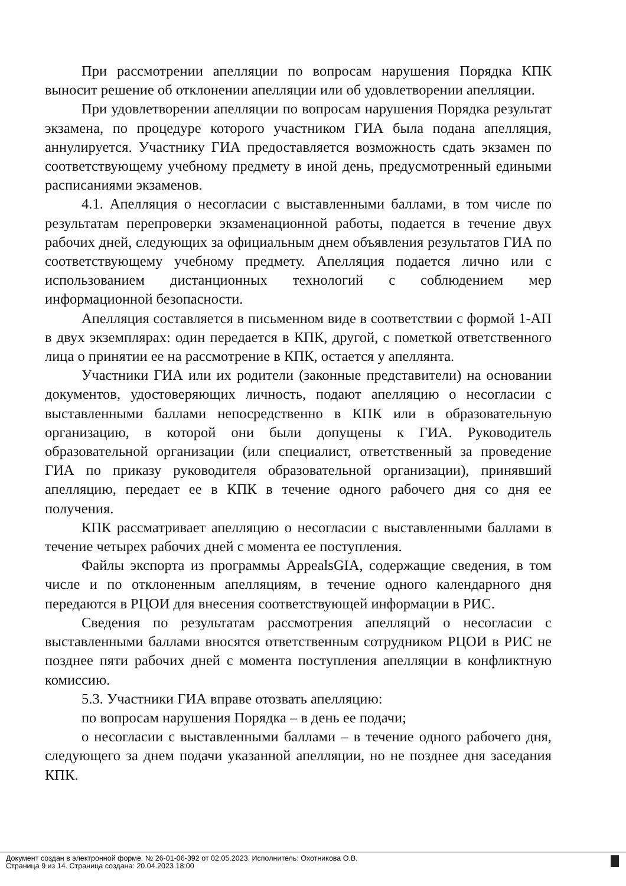При рассмотрении апелляции по вопросам нарушения Порядка КПК выносит решение об отклонении апелляции или об удовлетворении апелляции.
При удовлетворении апелляции по вопросам нарушения Порядка результат экзамена, по процедуре которого участником ГИА была подана апелляция, аннулируется. Участнику ГИА предоставляется возможность сдать экзамен по соответствующему учебному предмету в иной день, предусмотренный едиными расписаниями экзаменов.
4.1. Апелляция о несогласии с выставленными баллами, в том числе по результатам перепроверки экзаменационной работы, подается в течение двух рабочих дней, следующих за официальным днем объявления результатов ГИА по соответствующему учебному предмету. Апелляция подается лично или с использованием дистанционных технологий с соблюдением мер информационной безопасности.
Апелляция составляется в письменном виде в соответствии с формой 1-АП в двух экземплярах: один передается в КПК, другой, с пометкой ответственного лица о принятии ее на рассмотрение в КПК, остается у апеллянта.
Участники ГИА или их родители (законные представители) на основании документов, удостоверяющих личность, подают апелляцию о несогласии с выставленными баллами непосредственно в КПК или в образовательную организацию, в которой они были допущены к ГИА. Руководитель образовательной организации (или специалист, ответственный за проведение ГИА по приказу руководителя образовательной организации), принявший апелляцию, передает ее в КПК в течение одного рабочего дня со дня ее получения.
КПК рассматривает апелляцию о несогласии с выставленными баллами в течение четырех рабочих дней с момента ее поступления.
Файлы экспорта из программы AppealsGIA, содержащие сведения, в том числе и по отклоненным апелляциям, в течение одного календарного дня передаются в РЦОИ для внесения соответствующей информации в РИС.
Сведения по результатам рассмотрения апелляций о несогласии с выставленными баллами вносятся ответственным сотрудником РЦОИ в РИС не позднее пяти рабочих дней с момента поступления апелляции в конфликтную комиссию.
5.3. Участники ГИА вправе отозвать апелляцию:
по вопросам нарушения Порядка – в день ее подачи;
о несогласии с выставленными баллами – в течение одного рабочего дня, следующего за днем подачи указанной апелляции, но не позднее дня заседания КПК.
Документ создан в электронной форме. № 26-01-06-392 от 02.05.2023. Исполнитель: Охотникова О.В.
Страница 9 из 14. Страница создана: 20.04.2023 18:00